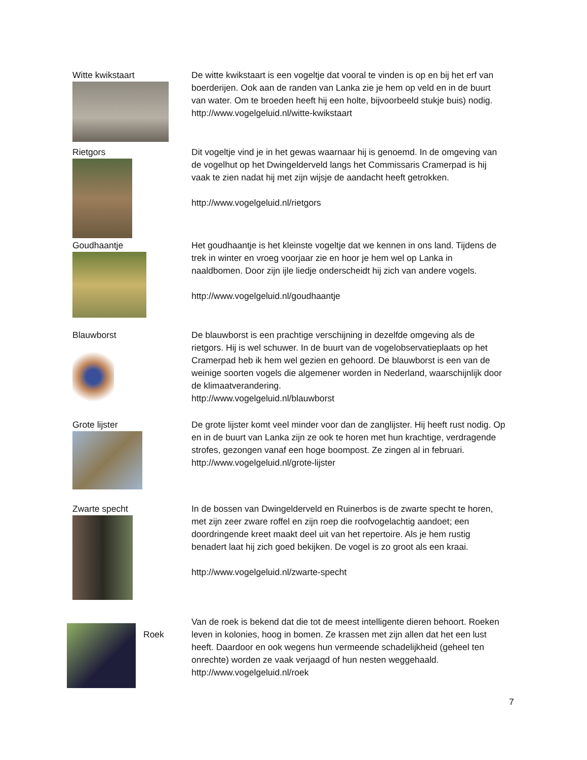Witte kwikstaart De witte kwikstaart is een vogeltje dat vooral te vinden is op en bij het erf van boerderijen. Ook aan de randen van Lanka zie je hem op veld en in de buurt van water. Om te broeden heeft hij een holte, bijvoorbeeld stukje buis) nodig.
http://www.vogelgeluid.nl/witte-kwikstaart
Rietgors Dit vogeltje vind je in het gewas waarnaar hij is genoemd. In de omgeving van de vogelhut op het Dwingelderveld langs het Commissaris Cramerpad is hij vaak te zien nadat hij met zijn wijsje de aandacht heeft getrokken.
http://www.vogelgeluid.nl/rietgors
Goudhaantje Het goudhaantje is het kleinste vogeltje dat we kennen in ons land. Tijdens de trek in winter en vroeg voorjaar zie en hoor je hem wel op Lanka in naaldbomen. Door zijn ijle liedje onderscheidt hij zich van andere vogels.
http://www.vogelgeluid.nl/goudhaantje
Blauwborst De blauwborst is een prachtige verschijning in dezelfde omgeving als de rietgors. Hij is wel schuwer. In de buurt van de vogelobservatieplaats op het Cramerpad heb ik hem wel gezien en gehoord. De blauwborst is een van de weinige soorten vogels die algemener worden in Nederland, waarschijnlijk door de klimaatverandering.
http://www.vogelgeluid.nl/blauwborst
Grote lijster De grote lijster komt veel minder voor dan de zanglijster. Hij heeft rust nodig. Op en in de buurt van Lanka zijn ze ook te horen met hun krachtige, verdragende strofes, gezongen vanaf een hoge boompost. Ze zingen al in februari.
http://www.vogelgeluid.nl/grote-lijster
Zwarte specht In de bossen van Dwingelderveld en Ruinerbos is de zwarte specht te horen, met zijn zeer zware roffel en zijn roep die roofvogelachtig aandoet; een doordringende kreet maakt deel uit van het repertoire. Als je hem rustig benadert laat hij zich goed bekijken. De vogel is zo groot als een kraai.
http://www.vogelgeluid.nl/zwarte-specht
Roek
Van de roek is bekend dat die tot de meest intelligente dieren behoort. Roeken leven in kolonies, hoog in bomen. Ze krassen met zijn allen dat het een lust heeft. Daardoor en ook wegens hun vermeende schadelijkheid (geheel ten onrechte) worden ze vaak verjaagd of hun nesten weggehaald.
http://www.vogelgeluid.nl/roek
7